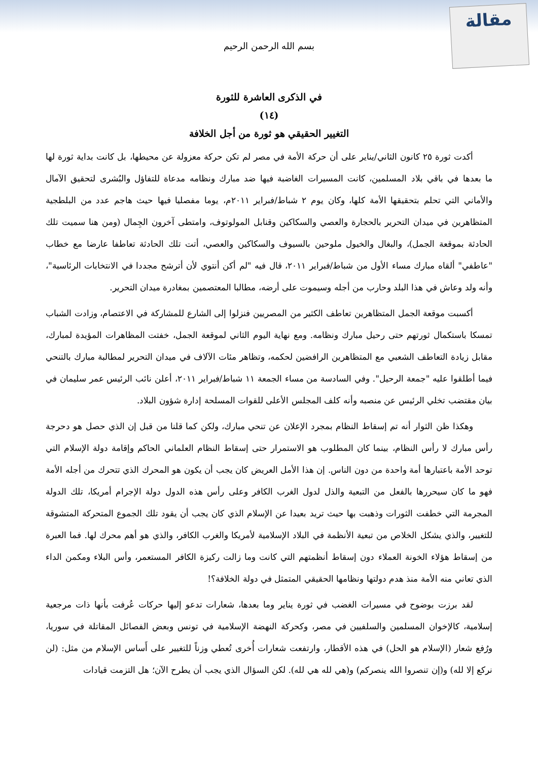مقالة
بسم الله الرحمن الرحيم
في الذكرى العاشرة للثورة
(١٤)
التغيير الحقيقي هو ثورة من أجل الخلافة
أكدت ثورة ٢٥ كانون الثاني/يناير على أن حركة الأمة في مصر لم تكن حركة معزولة عن محيطها، بل كانت بداية ثورة لها ما بعدها في باقي بلاد المسلمين، كانت المسيرات الغاضبة فيها ضد مبارك ونظامه مدعاة للتفاؤل والبُشرى لتحقيق الآمال والأماني التي تحلم بتحقيقها الأمة كلها، وكان يوم ٢ شباط/فبراير ٢٠١١م، يوما مفصليا فيها حيث هاجم عدد من البلطجية المتظاهرين في ميدان التحرير بالحجارة والعصي والسكاكين وقنابل المولوتوف، وامتطى آخرون الجِمال (ومن هنا سميت تلك الحادثة بموقعة الجمل)، والبغال والخيول ملوحين بالسيوف والسكاكين والعصي، أتت تلك الحادثة تعاطفا عارضا مع خطاب "عاطفي" ألقاه مبارك مساء الأول من شباط/فبراير ٢٠١١، قال فيه "لم أكن أنتوي لأن أترشح مجددا في الانتخابات الرئاسية"، وأنه ولد وعاش في هذا البلد وحارب من أجله وسيموت على أرضه، مطالبا المعتصمين بمغادرة ميدان التحرير.
أكسبت موقعة الجمل المتظاهرين تعاطف الكثير من المصريين فنزلوا إلى الشارع للمشاركة في الاعتصام، وزادت الشباب تمسكا باستكمال ثورتهم حتى رحيل مبارك ونظامه. ومع نهاية اليوم الثاني لموقعة الجمل، خفتت المظاهرات المؤيدة لمبارك، مقابل زيادة التعاطف الشعبي مع المتظاهرين الرافضين لحكمه، وتظاهر مئات الآلاف في ميدان التحرير لمطالبة مبارك بالتنحي فيما أطلقوا عليه "جمعة الرحيل". وفي السادسة من مساء الجمعة ١١ شباط/فبراير ٢٠١١، أعلن نائب الرئيس عمر سليمان في بيان مقتضب تخلي الرئيس عن منصبه وأنه كلف المجلس الأعلى للقوات المسلحة إدارة شؤون البلاد.
وهكذا ظن الثوار أنه تم إسقاط النظام بمجرد الإعلان عن تنحي مبارك، ولكن كما قلنا من قبل إن الذي حصل هو دحرجة رأس مبارك لا رأس النظام، بينما كان المطلوب هو الاستمرار حتى إسقاط النظام العلماني الحاكم وإقامة دولة الإسلام التي توحد الأمة باعتبارها أمة واحدة من دون الناس. إن هذا الأمل العريض كان يجب أن يكون هو المحرك الذي تتحرك من أجله الأمة فهو ما كان سيحررها بالفعل من التبعية والذل لدول الغرب الكافر وعلى رأس هذه الدول دولة الإجرام أمريكا، تلك الدولة المجرمة التي خطفت الثورات وذهبت بها حيث تريد بعيدا عن الإسلام الذي كان يجب أن يقود تلك الجموع المتحركة المتشوقة للتغيير، والذي يشكل الخلاص من تبعية الأنظمة في البلاد الإسلامية لأمريكا والغرب الكافر، والذي هو أهم محرك لها. فما العبرة من إسقاط هؤلاء الخونة العملاء دون إسقاط أنظمتهم التي كانت وما زالت ركيزة الكافر المستعمر، وأس البلاء ومكمن الداء الذي تعاني منه الأمة منذ هدم دولتها ونظامها الحقيقي المتمثل في دولة الخلافة؟!
لقد برزت بوضوح في مسيرات الغضب في ثورة يناير وما بعدها، شعارات تدعو إليها حركات عُرفت بأنها ذات مرجعية إسلامية، كالإخوان المسلمين والسلفيين في مصر، وكحركة النهضة الإسلامية في تونس وبعض الفصائل المقاتلة في سوريا، ورُفع شعار (الإسلام هو الحل) في هذه الأقطار، وارتفعت شعارات أُخرى تُعطي وزناً للتغيير على أَساس الإسلام من مثل: (لن نركع إلا لله) و(إن تنصروا الله ينصركم) و(هي لله هي لله). لكن السؤال الذي يجب أن يطرح الآن؛ هل التزمت قيادات